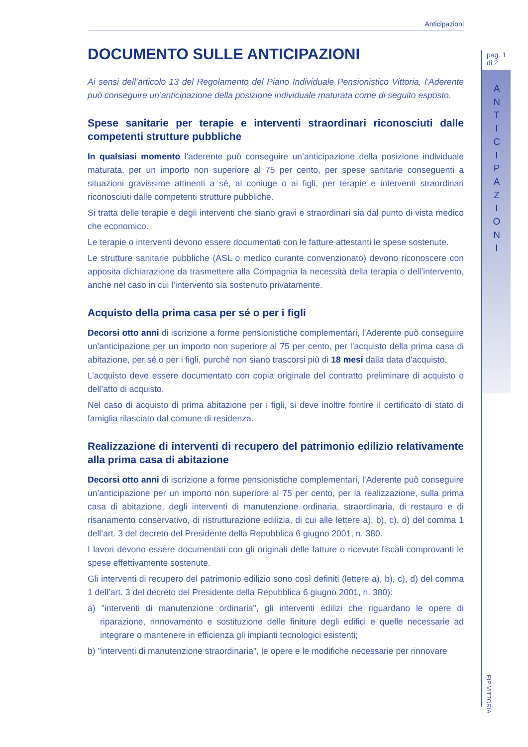Anticipazioni
DOCUMENTO SULLE ANTICIPAZIONI
Ai sensi dell’articolo 13 del Regolamento del Piano Individuale Pensionistico Vittoria, l’Aderente può conseguire un’anticipazione della posizione individuale maturata come di seguito esposto.
Spese sanitarie per terapie e interventi straordinari riconosciuti dalle competenti strutture pubbliche
In qualsiasi momento l’aderente può conseguire un’anticipazione della posizione individuale maturata, per un importo non superiore al 75 per cento, per spese sanitarie conseguenti a situazioni gravissime attinenti a sé, al coniuge o ai figli, per terapie e interventi straordinari riconosciuti dalle competenti strutture pubbliche.
Si tratta delle terapie e degli interventi che siano gravi e straordinari sia dal punto di vista medico che economico.
Le terapie o interventi devono essere documentati con le fatture attestanti le spese sostenute.
Le strutture sanitarie pubbliche (ASL o medico curante convenzionato) devono riconoscere con apposita dichiarazione da trasmettere alla Compagnia la necessità della terapia o dell’intervento, anche nel caso in cui l’intervento sia sostenuto privatamente.
Acquisto della prima casa per sé o per i figli
Decorsi otto anni di iscrizione a forme pensionistiche complementari, l’Aderente può conseguire un’anticipazione per un importo non superiore al 75 per cento, per l’acquisto della prima casa di abitazione, per sé o per i figli, purchè non siano trascorsi più di 18 mesi dalla data d'acquisto.
L’acquisto deve essere documentato con copia originale del contratto preliminare di acquisto o dell’atto di acquisto.
Nel caso di acquisto di prima abitazione per i figli, si deve inoltre fornire il certificato di stato di famiglia rilasciato dal comune di residenza.
Realizzazione di interventi di recupero del patrimonio edilizio relativamente alla prima casa di abitazione
Decorsi otto anni di iscrizione a forme pensionistiche complementari, l’Aderente può conseguire un’anticipazione per un importo non superiore al 75 per cento, per la realizzazione, sulla prima casa di abitazione, degli interventi di manutenzione ordinaria, straordinaria, di restauro e di risanamento conservativo, di ristrutturazione edilizia, di cui alle lettere a), b), c), d) del comma 1 dell’art. 3 del decreto del Presidente della Repubblica 6 giugno 2001, n. 380.
I lavori devono essere documentati con gli originali delle fatture o ricevute fiscali comprovanti le spese effettivamente sostenute.
Gli interventi di recupero del patrimonio edilizio sono così definiti (lettere a), b), c), d) del comma 1 dell’art. 3 del decreto del Presidente della Repubblica 6 giugno 2001, n. 380):
a) "interventi di manutenzione ordinaria", gli interventi edilizi che riguardano le opere di riparazione, rinnovamento e sostituzione delle finiture degli edifici e quelle necessarie ad integrare o mantenere in efficienza gli impianti tecnologici esistenti;
b) "interventi di manutenzione straordinaria", le opere e le modifiche necessarie per rinnovare
pag. 1
di 2
A N T I C I P A Z I O N I
PIP VITTORIA